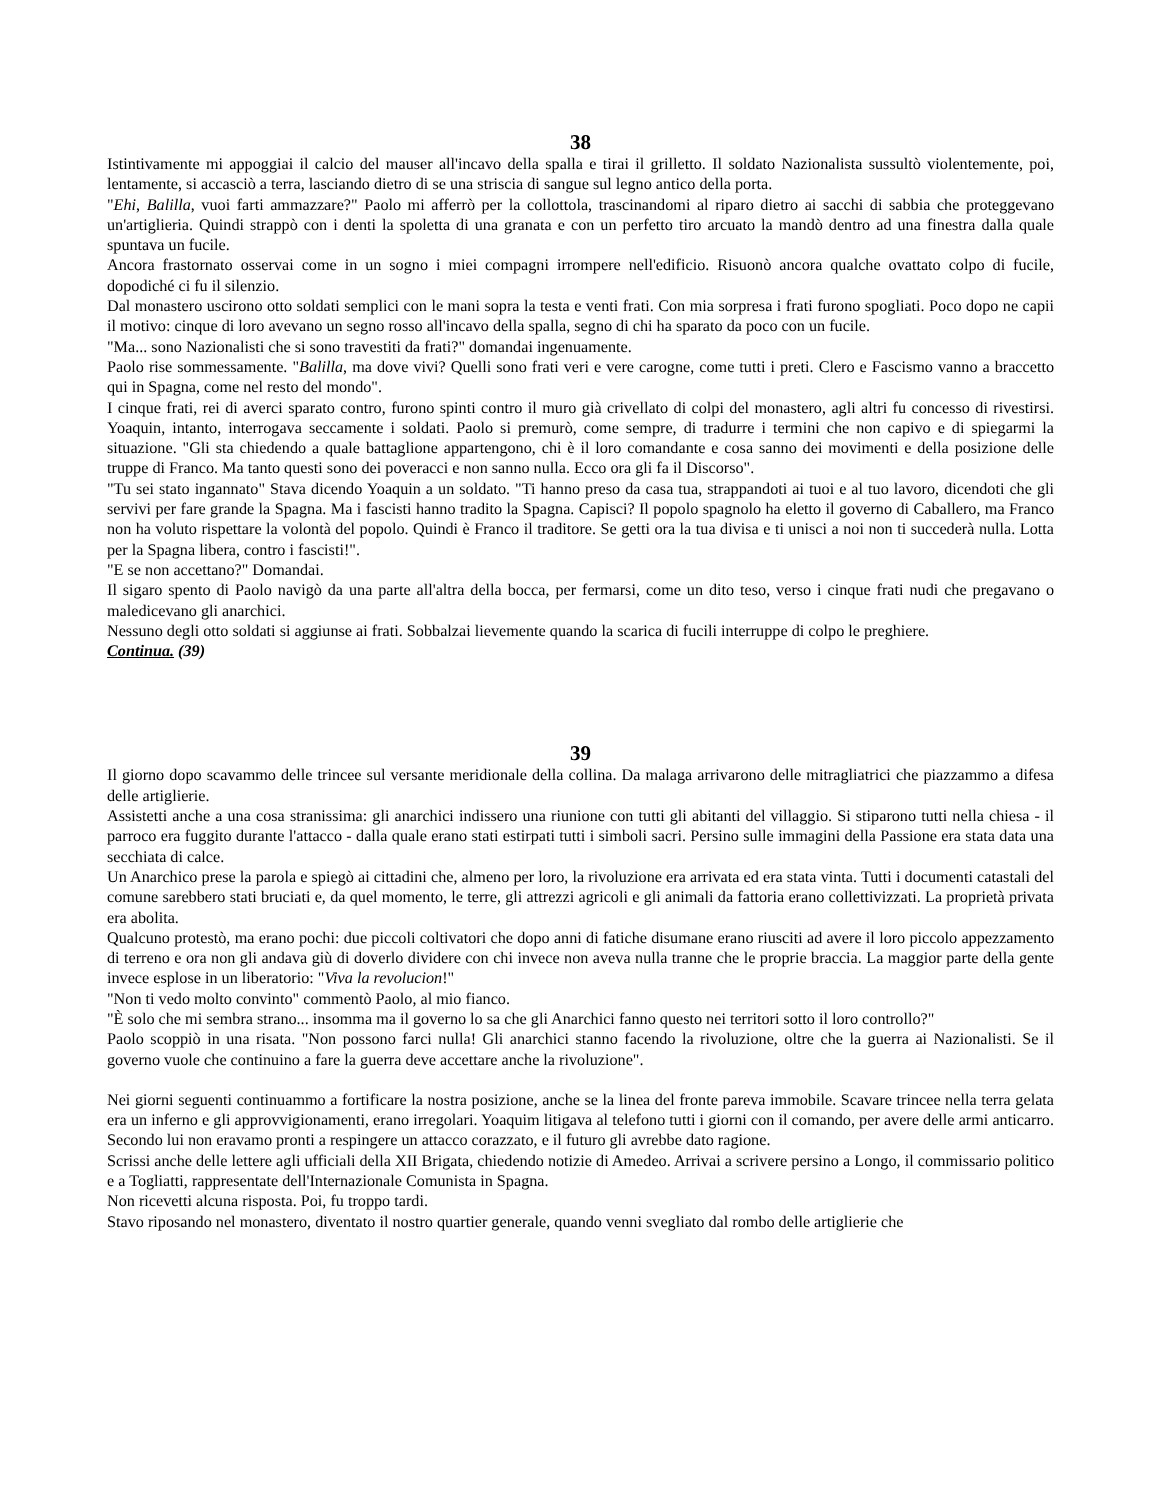38
Istintivamente mi appoggiai il calcio del mauser all'incavo della spalla e tirai il grilletto. Il soldato Nazionalista sussultò violentemente, poi, lentamente, si accasciò a terra, lasciando dietro di se una striscia di sangue sul legno antico della porta.
"Ehi, Balilla, vuoi farti ammazzare?" Paolo mi afferrò per la collottola, trascinandomi al riparo dietro ai sacchi di sabbia che proteggevano un'artiglieria. Quindi strappò con i denti la spoletta di una granata e con un perfetto tiro arcuato la mandò dentro ad una finestra dalla quale spuntava un fucile.
Ancora frastornato osservai come in un sogno i miei compagni irrompere nell'edificio. Risuonò ancora qualche ovattato colpo di fucile, dopodiché ci fu il silenzio.
Dal monastero uscirono otto soldati semplici con le mani sopra la testa e venti frati. Con mia sorpresa i frati furono spogliati. Poco dopo ne capii il motivo: cinque di loro avevano un segno rosso all'incavo della spalla, segno di chi ha sparato da poco con un fucile.
"Ma... sono Nazionalisti che si sono travestiti da frati?" domandai ingenuamente.
Paolo rise sommessamente. "Balilla, ma dove vivi? Quelli sono frati veri e vere carogne, come tutti i preti. Clero e Fascismo vanno a braccetto qui in Spagna, come nel resto del mondo".
I cinque frati, rei di averci sparato contro, furono spinti contro il muro già crivellato di colpi del monastero, agli altri fu concesso di rivestirsi. Yoaquin, intanto, interrogava seccamente i soldati. Paolo si premurò, come sempre, di tradurre i termini che non capivo e di spiegarmi la situazione. "Gli sta chiedendo a quale battaglione appartengono, chi è il loro comandante e cosa sanno dei movimenti e della posizione delle truppe di Franco. Ma tanto questi sono dei poveracci e non sanno nulla. Ecco ora gli fa il Discorso".
"Tu sei stato ingannato" Stava dicendo Yoaquin a un soldato. "Ti hanno preso da casa tua, strappandoti ai tuoi e al tuo lavoro, dicendoti che gli servivi per fare grande la Spagna. Ma i fascisti hanno tradito la Spagna. Capisci? Il popolo spagnolo ha eletto il governo di Caballero, ma Franco non ha voluto rispettare la volontà del popolo. Quindi è Franco il traditore. Se getti ora la tua divisa e ti unisci a noi non ti succederà nulla. Lotta per la Spagna libera, contro i fascisti!".
"E se non accettano?" Domandai.
Il sigaro spento di Paolo navigò da una parte all'altra della bocca, per fermarsi, come un dito teso, verso i cinque frati nudi che pregavano o maledicevano gli anarchici.
Nessuno degli otto soldati si aggiunse ai frati. Sobbalzai lievemente quando la scarica di fucili interruppe di colpo le preghiere.
Continua. (39)
39
Il giorno dopo scavammo delle trincee sul versante meridionale della collina. Da malaga arrivarono delle mitragliatrici che piazzammo a difesa delle artiglierie.
Assistetti anche a una cosa stranissima: gli anarchici indissero una riunione con tutti gli abitanti del villaggio. Si stiparono tutti nella chiesa - il parroco era fuggito durante l'attacco - dalla quale erano stati estirpati tutti i simboli sacri. Persino sulle immagini della Passione era stata data una secchiata di calce.
Un Anarchico prese la parola e spiegò ai cittadini che, almeno per loro, la rivoluzione era arrivata ed era stata vinta. Tutti i documenti catastali del comune sarebbero stati bruciati e, da quel momento, le terre, gli attrezzi agricoli e gli animali da fattoria erano collettivizzati. La proprietà privata era abolita.
Qualcuno protestò, ma erano pochi: due piccoli coltivatori che dopo anni di fatiche disumane erano riusciti ad avere il loro piccolo appezzamento di terreno e ora non gli andava giù di doverlo dividere con chi invece non aveva nulla tranne che le proprie braccia. La maggior parte della gente invece esplose in un liberatorio: "Viva la revolucion!"
"Non ti vedo molto convinto" commentò Paolo, al mio fianco.
"È solo che mi sembra strano... insomma ma il governo lo sa che gli Anarchici fanno questo nei territori sotto il loro controllo?"
Paolo scoppiò in una risata. "Non possono farci nulla! Gli anarchici stanno facendo la rivoluzione, oltre che la guerra ai Nazionalisti. Se il governo vuole che continuino a fare la guerra deve accettare anche la rivoluzione".
Nei giorni seguenti continuammo a fortificare la nostra posizione, anche se la linea del fronte pareva immobile. Scavare trincee nella terra gelata era un inferno e gli approvvigionamenti, erano irregolari. Yoaquim litigava al telefono tutti i giorni con il comando, per avere delle armi anticarro. Secondo lui non eravamo pronti a respingere un attacco corazzato, e il futuro gli avrebbe dato ragione.
Scrissi anche delle lettere agli ufficiali della XII Brigata, chiedendo notizie di Amedeo. Arrivai a scrivere persino a Longo, il commissario politico e a Togliatti, rappresentate dell'Internazionale Comunista in Spagna.
Non ricevetti alcuna risposta. Poi, fu troppo tardi.
Stavo riposando nel monastero, diventato il nostro quartier generale, quando venni svegliato dal rombo delle artiglierie che